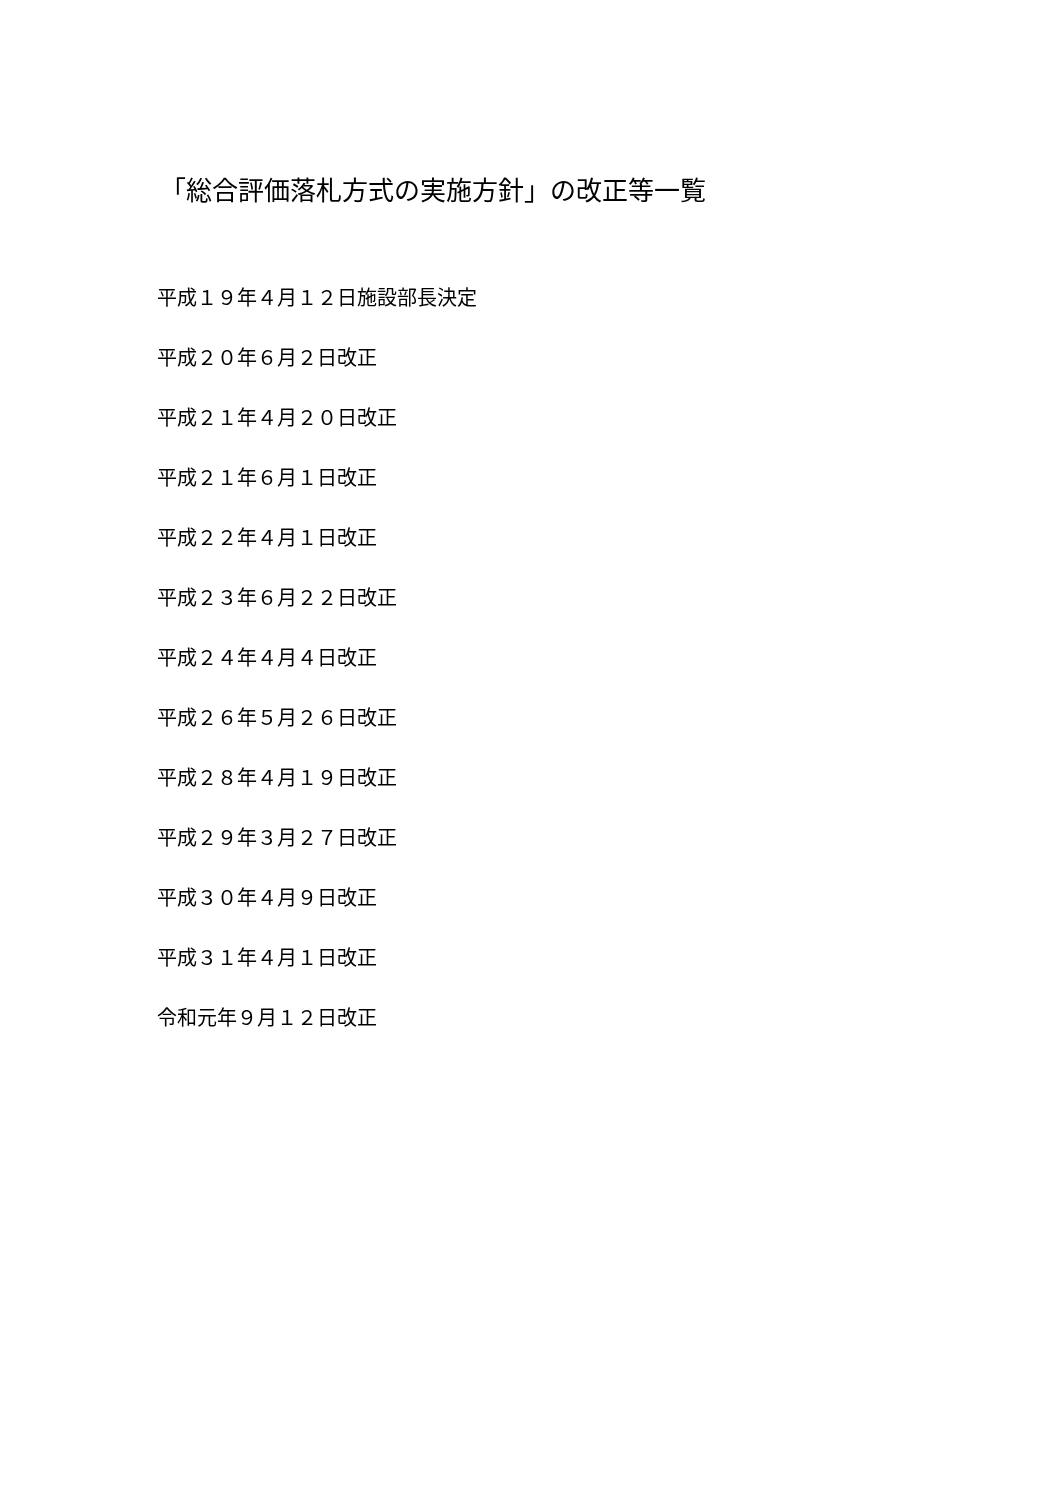「総合評価落札方式の実施方針」の改正等一覧
平成１９年４月１２日施設部長決定
平成２０年６月２日改正
平成２１年４月２０日改正
平成２１年６月１日改正
平成２２年４月１日改正
平成２３年６月２２日改正
平成２４年４月４日改正
平成２６年５月２６日改正
平成２８年４月１９日改正
平成２９年３月２７日改正
平成３０年４月９日改正
平成３１年４月１日改正
令和元年９月１２日改正